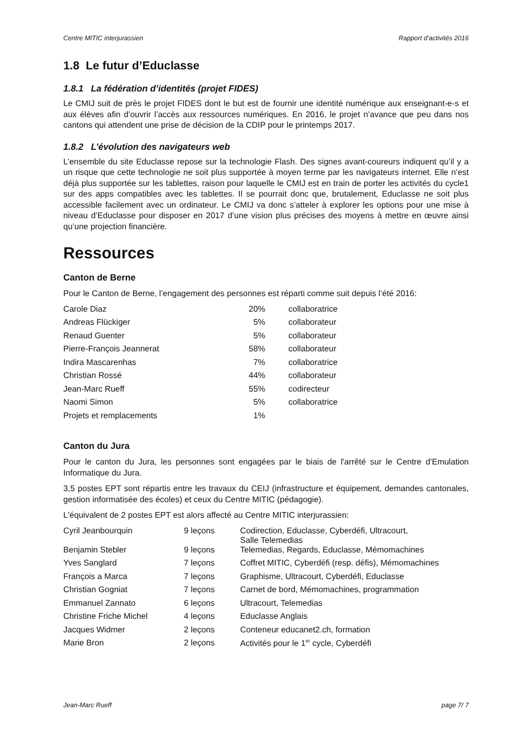Centre MITIC interjurassien Rapport d’activités 2016
1.8 Le futur d’Educlasse
1.8.1 La fédération d’identités (projet FIDES)
Le CMIJ suit de près le projet FIDES dont le but est de fournir une identité numérique aux enseignant-e-s et aux élèves afin d’ouvrir l’accès aux ressources numériques. En 2016, le projet n’avance que peu dans nos cantons qui attendent une prise de décision de la CDIP pour le printemps 2017.
1.8.2 L’évolution des navigateurs web
L’ensemble du site Educlasse repose sur la technologie Flash. Des signes avant-coureurs indiquent qu’il y a un risque que cette technologie ne soit plus supportée à moyen terme par les navigateurs internet. Elle n’est déjà plus supportée sur les tablettes, raison pour laquelle le CMIJ est en train de porter les activités du cycle1 sur des apps compatibles avec les tablettes. Il se pourrait donc que, brutalement, Educlasse ne soit plus accessible facilement avec un ordinateur. Le CMIJ va donc s’atteler à explorer les options pour une mise à niveau d’Educlasse pour disposer en 2017 d’une vision plus précises des moyens à mettre en œuvre ainsi qu’une projection financière.
Ressources
Canton de Berne
Pour le Canton de Berne, l’engagement des personnes est réparti comme suit depuis l’été 2016:
| Carole Diaz | 20% | collaboratrice |
| Andreas Flückiger | 5% | collaborateur |
| Renaud Guenter | 5% | collaborateur |
| Pierre-François Jeannerat | 58% | collaborateur |
| Indira Mascarenhas | 7% | collaboratrice |
| Christian Rossé | 44% | collaborateur |
| Jean-Marc Rueff | 55% | codirecteur |
| Naomi Simon | 5% | collaboratrice |
| Projets et remplacements | 1% | |
Canton du Jura
Pour le canton du Jura, les personnes sont engagées par le biais de l'arrêté sur le Centre d'Emulation Informatique du Jura.
3,5 postes EPT sont répartis entre les travaux du CEIJ (infrastructure et équipement, demandes cantonales, gestion informatisée des écoles) et ceux du Centre MITIC (pédagogie).
L'équivalent de 2 postes EPT est alors affecté au Centre MITIC interjurassien:
| Cyril Jeanbourquin | 9 leçons | Codirection, Educlasse, Cyberdéfi, Ultracourt, Salle Telemedias |
| Benjamin Stebler | 9 leçons | Telemedias, Regards, Educlasse, Mémomachines |
| Yves Sanglard | 7 leçons | Coffret MITIC, Cyberdéfi (resp. défis), Mémomachines |
| François a Marca | 7 leçons | Graphisme, Ultracourt, Cyberdéfi, Educlasse |
| Christian Gogniat | 7 leçons | Carnet de bord, Mémomachines, programmation |
| Emmanuel Zannato | 6 leçons | Ultracourt, Telemedias |
| Christine Friche Michel | 4 leçons | Educlasse Anglais |
| Jacques Widmer | 2 leçons | Conteneur educanet2.ch, formation |
| Marie Bron | 2 leçons | Activités pour le 1<sup>er</sup> cycle, Cyberdéfi |
Jean-Marc Rueff page 7/ 7